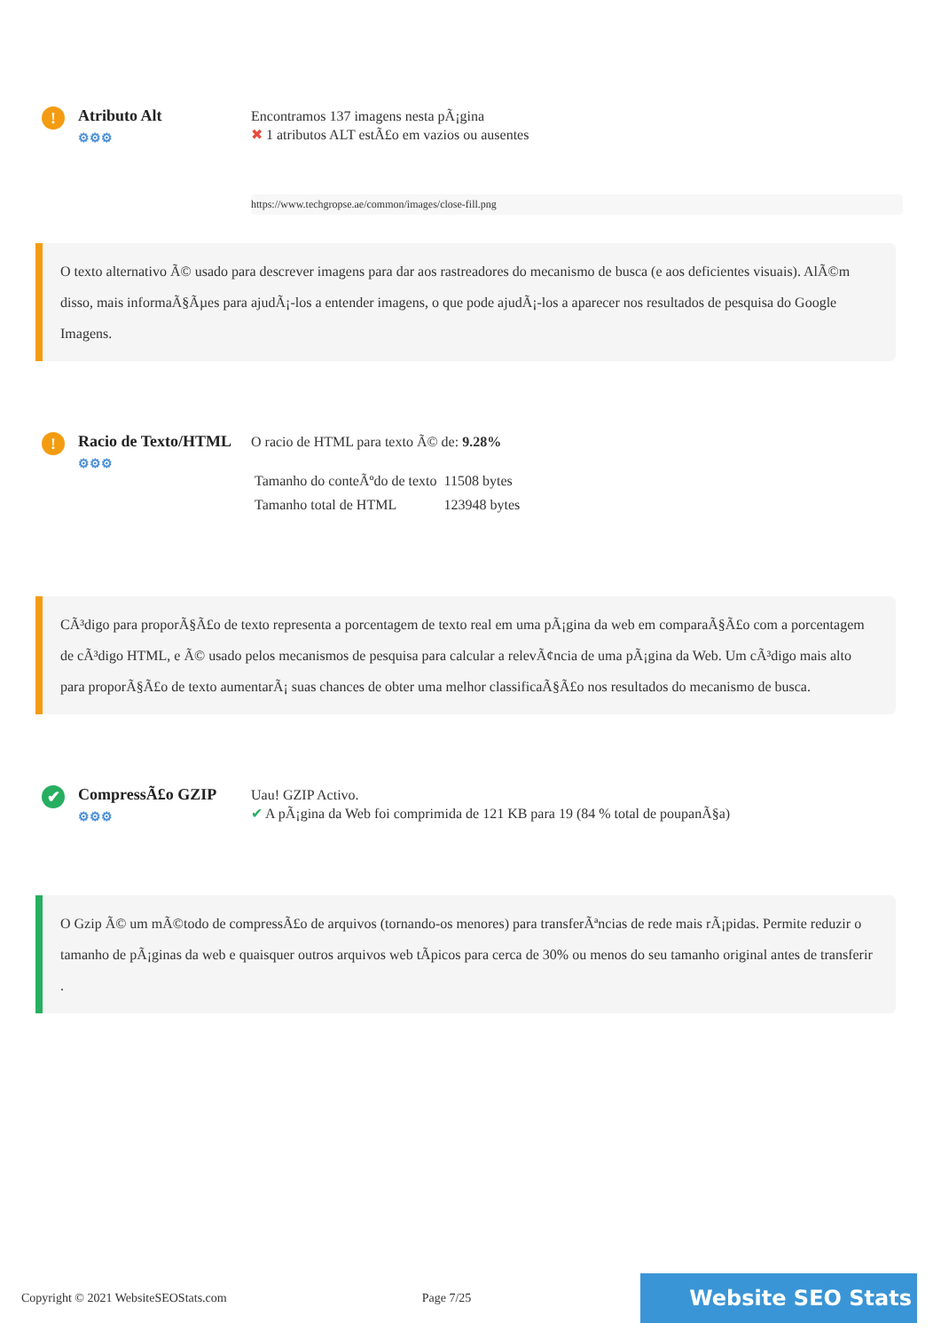!
Atributo Alt
⚙⚙⚙
Encontramos 137 imagens nesta pÃ¡gina
✖ 1 atributos ALT estÃ£o em vazios ou ausentes
https://www.techgropse.ae/common/images/close-fill.png
O texto alternativo Ã© usado para descrever imagens para dar aos rastreadores do mecanismo de busca (e aos deficientes visuais). AlÃ©m disso, mais informaÃ§Ãµes para ajudÃ¡-los a entender imagens, o que pode ajudÃ¡-los a aparecer nos resultados de pesquisa do Google Imagens.
!
Racio de Texto/HTML
⚙⚙⚙
O racio de HTML para texto Ã© de: 9.28%
| Tamanho do conteÃºdo de texto | 11508 bytes |
| Tamanho total de HTML | 123948 bytes |
CÃ³digo para proporÃ§Ã£o de texto representa a porcentagem de texto real em uma pÃ¡gina da web em comparaÃ§Ã£o com a porcentagem de cÃ³digo HTML, e Ã© usado pelos mecanismos de pesquisa para calcular a relevÃ¢ncia de uma pÃ¡gina da Web. Um cÃ³digo mais alto para proporÃ§Ã£o de texto aumentarÃ¡ suas chances de obter uma melhor classificaÃ§Ã£o nos resultados do mecanismo de busca.
✔
CompressÃ£o GZIP
⚙⚙⚙
Uau! GZIP Activo.
✔ A pÃ¡gina da Web foi comprimida de 121 KB para 19 (84 % total de poupanÃ§a)
O Gzip Ã© um mÃ©todo de compressÃ£o de arquivos (tornando-os menores) para transferÃªncias de rede mais rÃ¡pidas. Permite reduzir o tamanho de pÃ¡ginas da web e quaisquer outros arquivos web tÃpicos para cerca de 30% ou menos do seu tamanho original antes de transferir .
Copyright © 2021 WebsiteSEOStats.com Page 7/25 Website SEO Stats